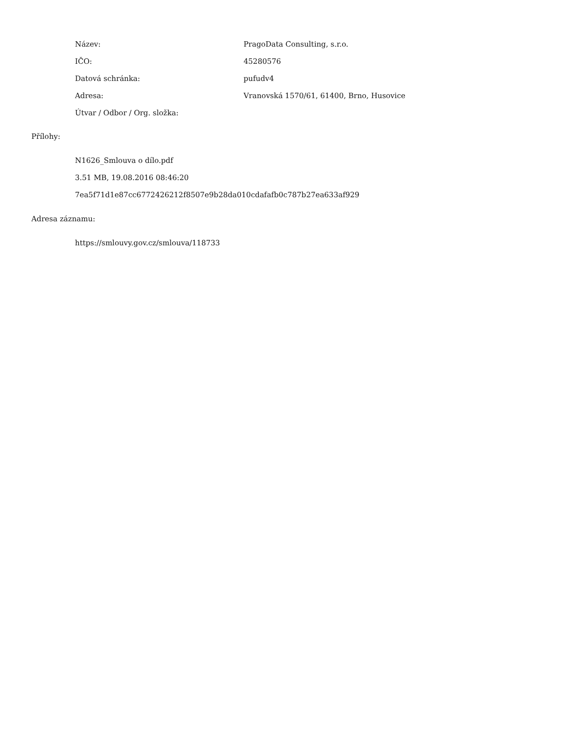| Název: | PragoData Consulting, s.r.o. |
| IČO: | 45280576 |
| Datová schránka: | pufudv4 |
| Adresa: | Vranovská 1570/61, 61400, Brno, Husovice |
| Útvar / Odbor / Org. složka: | |
Přílohy:
N1626_Smlouva o dílo.pdf
3.51 MB, 19.08.2016 08:46:20
7ea5f71d1e87cc6772426212f8507e9b28da010cdafafb0c787b27ea633af929
Adresa záznamu:
https://smlouvy.gov.cz/smlouva/118733